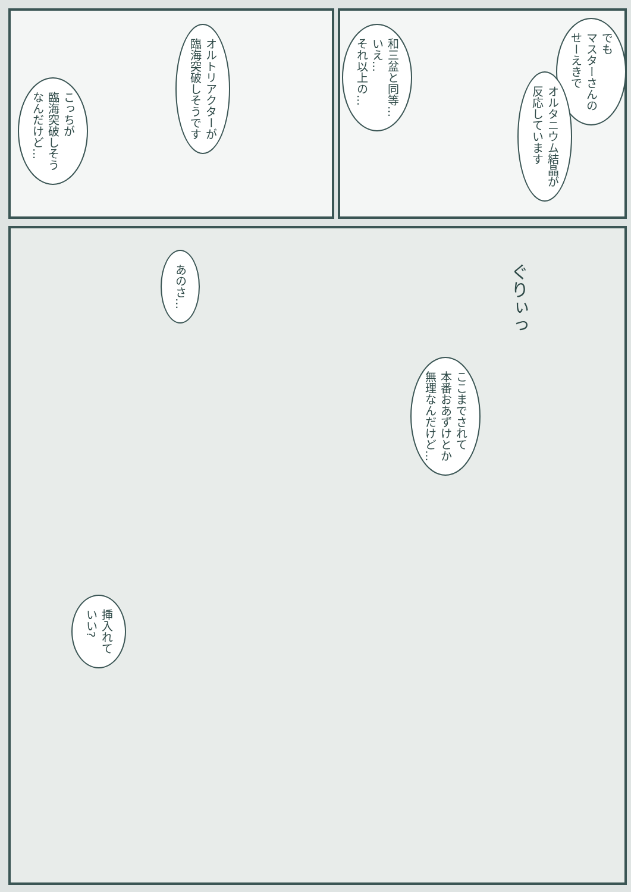でも
マスターさんの
せーえきで
オルタニウム結晶が
反応しています
和三盆と同等…
いえ…
それ以上の…
オルトリアクターが
臨海突破しそうです
こっちが
臨海突破しそう
なんだけど…
あのさ…
ぐりぃっ
ここまでされて
本番おあずけとか
無理なんだけど…
挿入れて
いい?